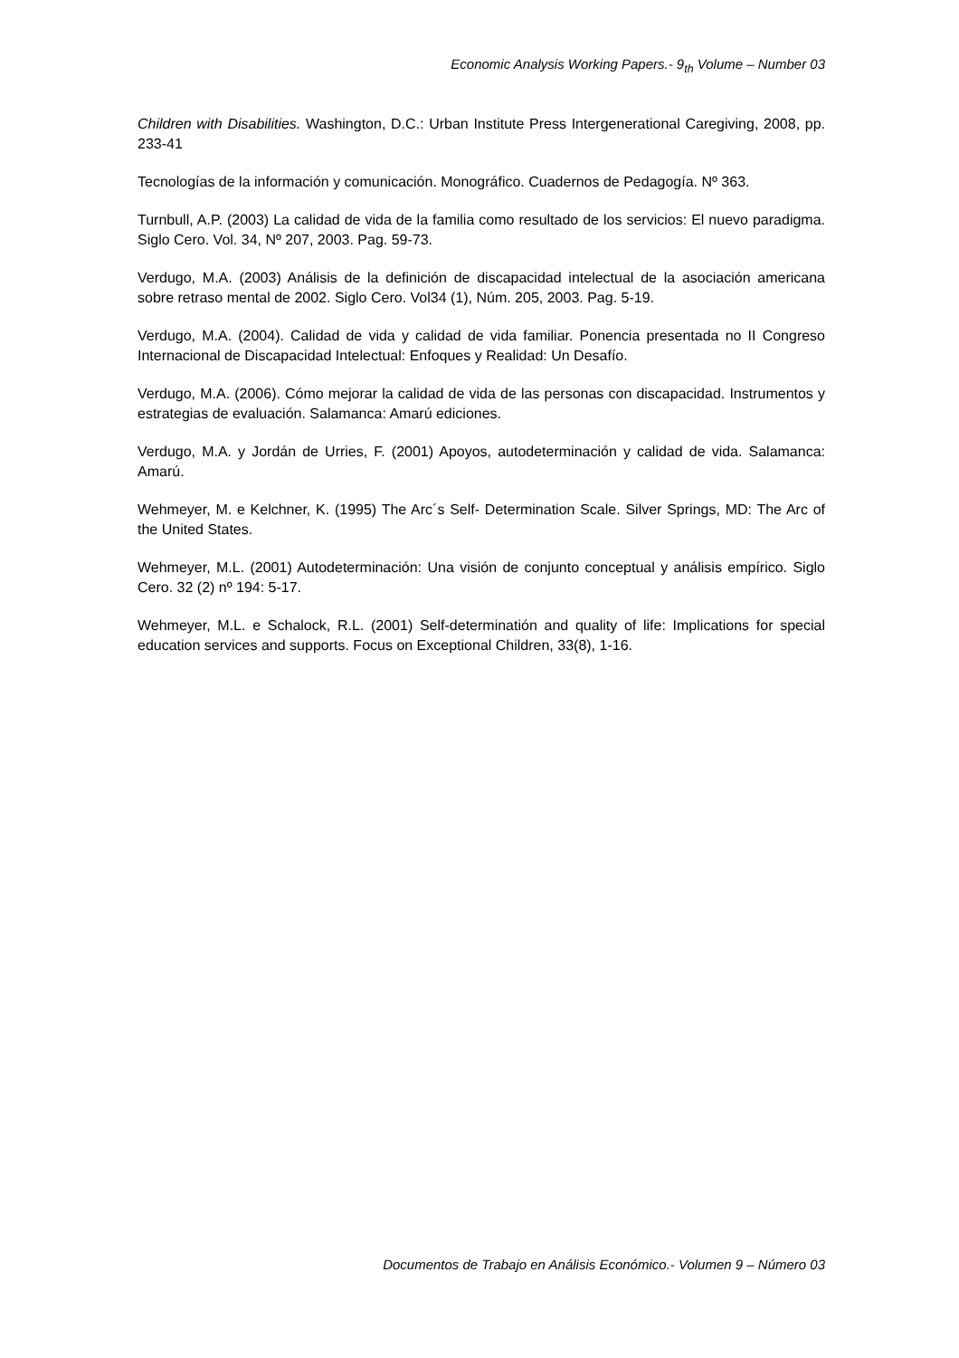Economic Analysis Working Papers.- 9<sub>th</sub> Volume – Number 03
Children with Disabilities. Washington, D.C.: Urban Institute Press Intergenerational Caregiving, 2008, pp. 233-41
Tecnologías de la información y comunicación. Monográfico. Cuadernos de Pedagogía. Nº 363.
Turnbull, A.P. (2003) La calidad de vida de la familia como resultado de los servicios: El nuevo paradigma. Siglo Cero. Vol. 34, Nº 207, 2003. Pag. 59-73.
Verdugo, M.A. (2003) Análisis de la definición de discapacidad intelectual de la asociación americana sobre retraso mental de 2002. Siglo Cero. Vol34 (1), Núm. 205, 2003. Pag. 5-19.
Verdugo, M.A. (2004). Calidad de vida y calidad de vida familiar. Ponencia presentada no II Congreso Internacional de Discapacidad Intelectual: Enfoques y Realidad: Un Desafío.
Verdugo, M.A. (2006). Cómo mejorar la calidad de vida de las personas con discapacidad. Instrumentos y estrategias de evaluación. Salamanca: Amarú ediciones.
Verdugo, M.A. y Jordán de Urries, F. (2001) Apoyos, autodeterminación y calidad de vida. Salamanca: Amarú.
Wehmeyer, M. e Kelchner, K. (1995) The Arc´s Self- Determination Scale. Silver Springs, MD: The Arc of the United States.
Wehmeyer, M.L. (2001) Autodeterminación: Una visión de conjunto conceptual y análisis empírico. Siglo Cero. 32 (2) nº 194: 5-17.
Wehmeyer, M.L. e Schalock, R.L. (2001) Self-determinatión and quality of life: Implications for special education services and supports. Focus on Exceptional Children, 33(8), 1-16.
Documentos de Trabajo en Análisis Económico.- Volumen 9 – Número 03